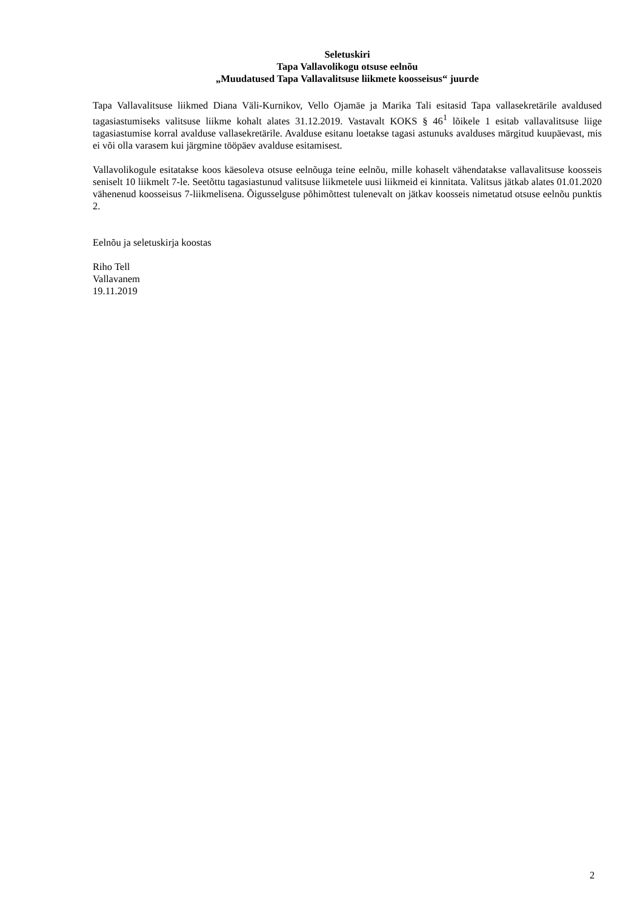Seletuskiri
Tapa Vallavolikogu otsuse eelnõu
„Muudatused Tapa Vallavalitsuse liikmete koosseisus“ juurde
Tapa Vallavalitsuse liikmed Diana Väli-Kurnikov, Vello Ojamäe ja Marika Tali esitasid Tapa vallasekretärile avaldused tagasiastumiseks valitsuse liikme kohalt alates 31.12.2019. Vastavalt KOKS § 46<sup>1</sup> lõikele 1 esitab vallavalitsuse liige tagasiastumise korral avalduse vallasekretärile. Avalduse esitanu loetakse tagasi astunuks avalduses märgitud kuupäevast, mis ei või olla varasem kui järgmine tööpäev avalduse esitamisest.
Vallavolikogule esitatakse koos käesoleva otsuse eelnõuga teine eelnõu, mille kohaselt vähendatakse vallavalitsuse koosseis seniselt 10 liikmelt 7-le. Seetõttu tagasiastunud valitsuse liikmetele uusi liikmeid ei kinnitata. Valitsus jätkab alates 01.01.2020 vähenenud koosseisus 7-liikmelisena. Õigusselguse põhimõttest tulenevalt on jätkav koosseis nimetatud otsuse eelnõu punktis 2.
Eelnõu ja seletuskirja koostas
Riho Tell
Vallavanem
19.11.2019
2